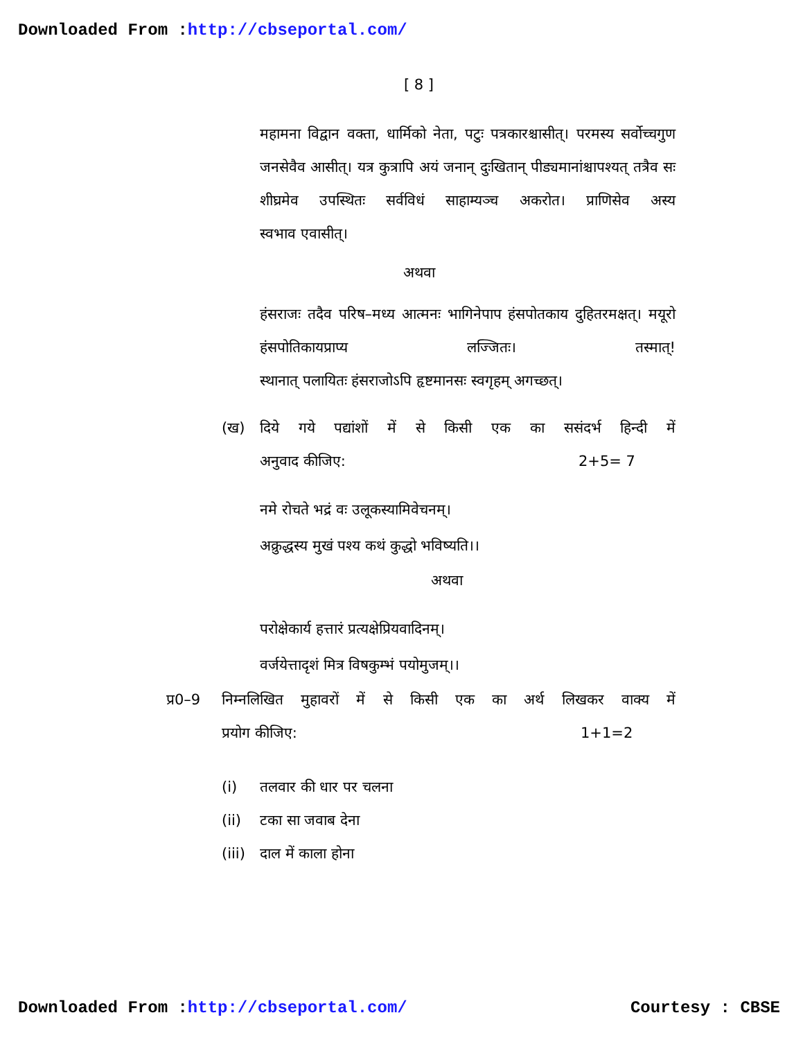Downloaded From :http://cbseportal.com/
[ 8 ]
महामना विद्वान वक्ता, धार्मिको नेता, पटुः पत्रकारश्चासीत्। परमस्य सर्वोच्चगुण जनसेवैव आसीत्। यत्र कुत्रापि अयं जनान् दुःखितान् पीड्यमानांश्चापश्यत् तत्रैव सः शीघ्रमेव उपस्थितः सर्वविधं साहाम्यञ्च अकरोत। प्राणिसेव अस्य
स्वभाव एवासीत्।
अथवा
हंसराजः तदैव परिष–मध्य आत्मनः भागिनेपाप हंसपोतकाय दुहितरमक्षत्। मयूरो हंसपोतिकायप्राप्य लज्जितः। तस्मात्!
स्थानात् पलायितः हंसराजोऽपि हृष्टमानसः स्वगृहम् अगच्छत्।
(ख) दिये गये पद्यांशों में से किसी एक का ससंदर्भ हिन्दी में
अनुवाद कीजिए: 2+5= 7
नमे रोचते भद्रं वः उलूकस्यामिवेचनम्।
अक्रुद्धस्य मुखं पश्य कथं कुद्धो भविष्यति।।
अथवा
परोक्षेकार्य हत्तारं प्रत्यक्षेप्रियवादिनम्।
वर्जयेत्तादृशं मित्र विषकुम्भं पयोमुजम्।।
प्र0–9 निम्नलिखित मुहावरों में से किसी एक का अर्थ लिखकर वाक्य में
प्रयोग कीजिए: 1+1=2
(i) तलवार की धार पर चलना
(ii) टका सा जवाब देना
(iii) दाल में काला होना
Downloaded From :http://cbseportal.com/ Courtesy : CBSE